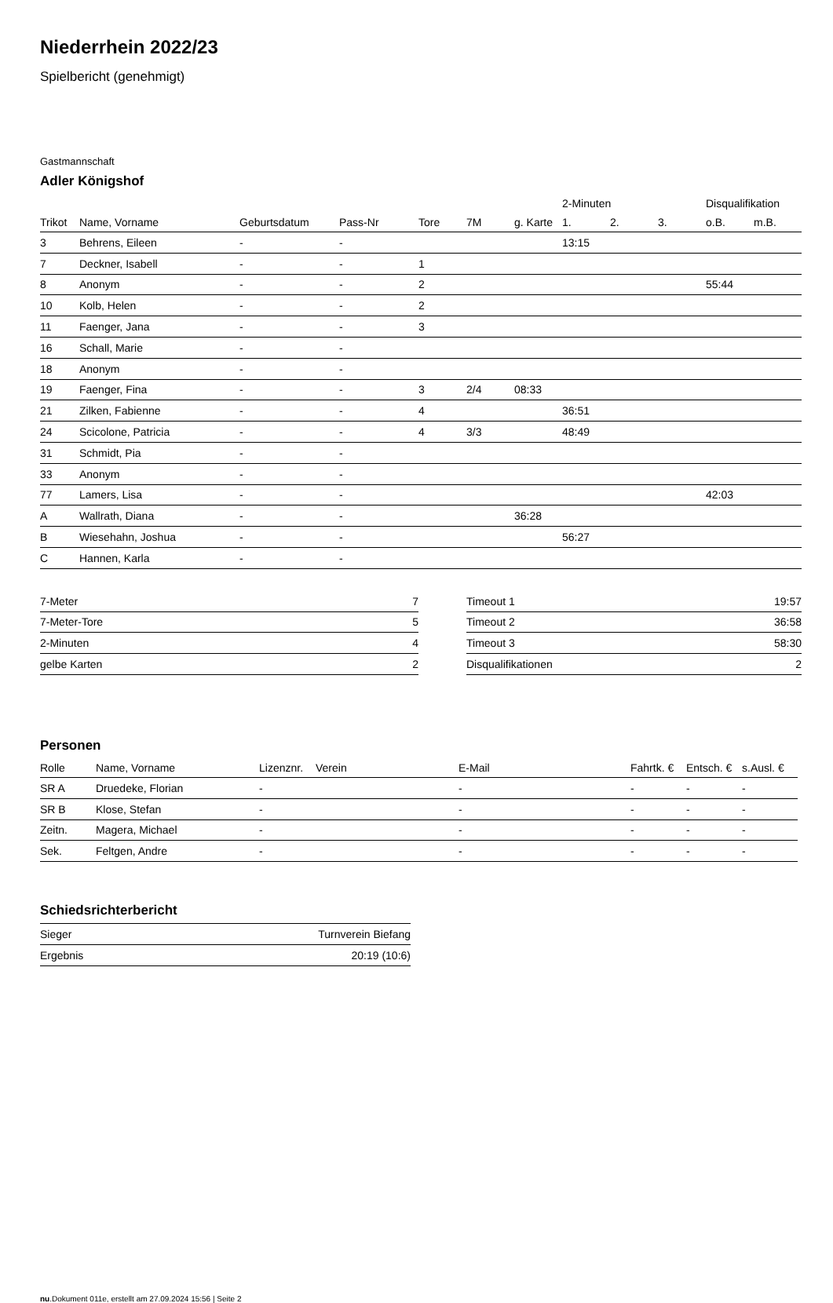Niederrhein 2022/23
Spielbericht (genehmigt)
Gastmannschaft
Adler Königshof
| | | | | | | | 2-Minuten | | | Disqualifikation | |
| --- | --- | --- | --- | --- | --- | --- | --- | --- | --- | --- | --- |
| Trikot | Name, Vorname | Geburtsdatum | Pass-Nr | Tore | 7M | g. Karte | 1. | 2. | 3. | o.B. | m.B. |
| 3 | Behrens, Eileen | - | - | | | | 13:15 | | | | |
| 7 | Deckner, Isabell | - | - | 1 | | | | | | | |
| 8 | Anonym | - | - | 2 | | | | | | 55:44 | |
| 10 | Kolb, Helen | - | - | 2 | | | | | | | |
| 11 | Faenger, Jana | - | - | 3 | | | | | | | |
| 16 | Schall, Marie | - | - | | | | | | | | |
| 18 | Anonym | - | - | | | | | | | | |
| 19 | Faenger, Fina | - | - | 3 | 2/4 | 08:33 | | | | | |
| 21 | Zilken, Fabienne | - | - | 4 | | | 36:51 | | | | |
| 24 | Scicolone, Patricia | - | - | 4 | 3/3 | | 48:49 | | | | |
| 31 | Schmidt, Pia | - | - | | | | | | | | |
| 33 | Anonym | - | - | | | | | | | | |
| 77 | Lamers, Lisa | - | - | | | | | | | 42:03 | |
| A | Wallrath, Diana | - | - | | | 36:28 | | | | | |
| B | Wiesehahn, Joshua | - | - | | | | 56:27 | | | | |
| C | Hannen, Karla | - | - | | | | | | | | |
| 7-Meter | 7 |
| 7-Meter-Tore | 5 |
| 2-Minuten | 4 |
| gelbe Karten | 2 |
| Timeout 1 | 19:57 |
| Timeout 2 | 36:58 |
| Timeout 3 | 58:30 |
| Disqualifikationen | 2 |
Personen
| Rolle | Name, Vorname | Lizenznr. | Verein | E-Mail | Fahrtk. € | Entsch. € | s.Ausl. € |
| --- | --- | --- | --- | --- | --- | --- | --- |
| SR A | Druedeke, Florian | - | | - | - | - | - |
| SR B | Klose, Stefan | - | | - | - | - | - |
| Zeitn. | Magera, Michael | - | | - | - | - | - |
| Sek. | Feltgen, Andre | - | | - | - | - | - |
Schiedsrichterbericht
| Sieger | Turnverein Biefang |
| Ergebnis | 20:19 (10:6) |
nu.Dokument 011e, erstellt am 27.09.2024 15:56 | Seite 2